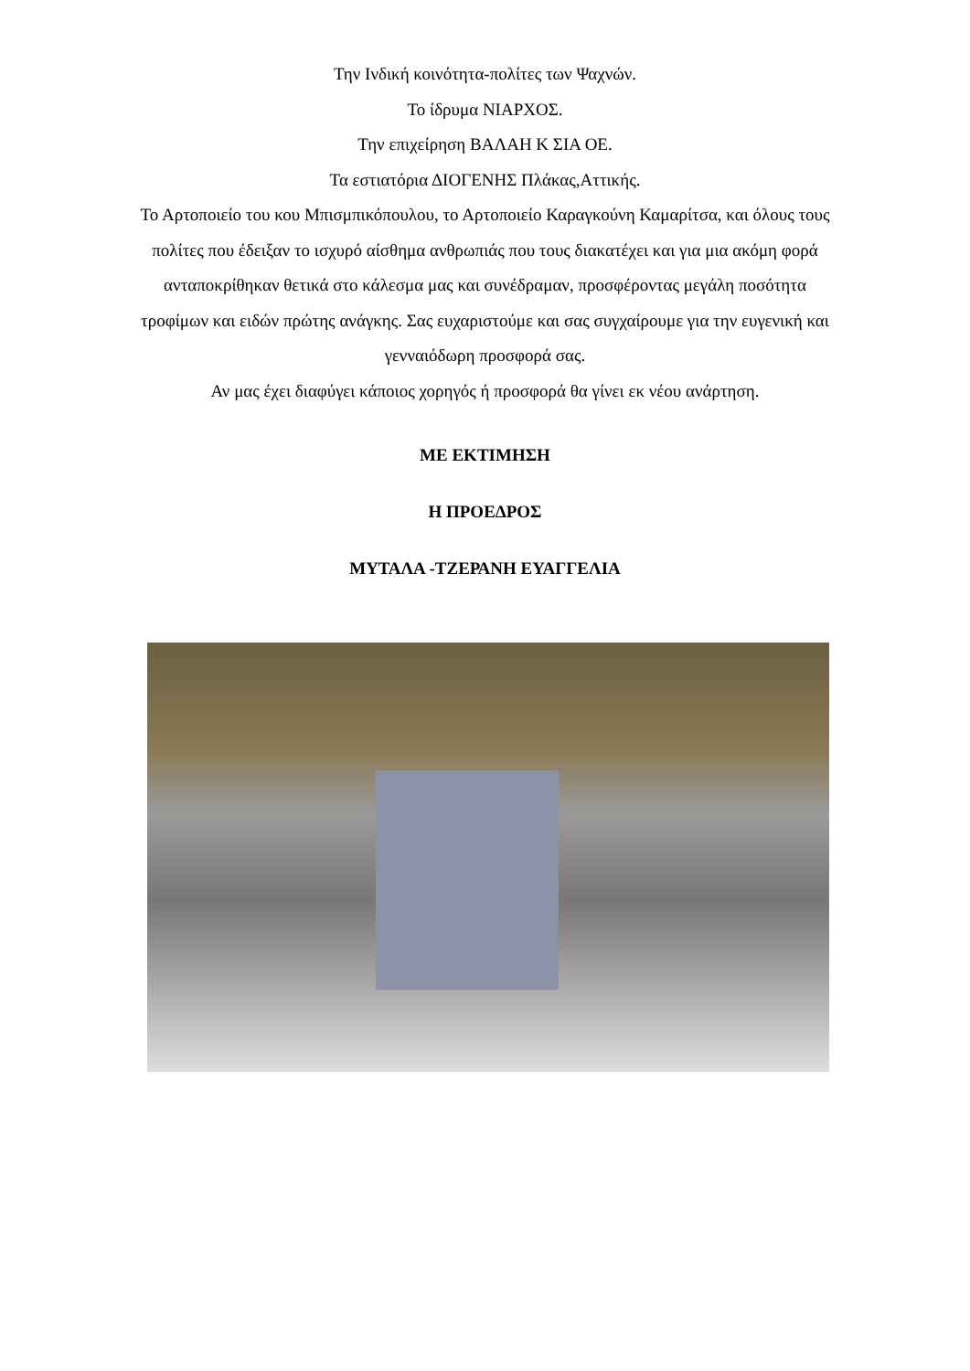Την Ινδική κοινότητα-πολίτες των Ψαχνών.
Το ίδρυμα ΝΙΑΡΧΟΣ.
Την επιχείρηση ΒΑΛΑΗ Κ ΣΙΑ ΟΕ.
Τα εστιατόρια ΔΙΟΓΕΝΗΣ Πλάκας,Αττικής.
Το Αρτοποιείο του κου Μπισμπικόπουλου, το Αρτοποιείο Καραγκούνη Καμαρίτσα, και όλους τους πολίτες που έδειξαν το ισχυρό αίσθημα ανθρωπιάς που τους διακατέχει και για μια ακόμη φορά ανταποκρίθηκαν θετικά στο κάλεσμα μας και συνέδραμαν, προσφέροντας μεγάλη ποσότητα τροφίμων και ειδών πρώτης ανάγκης. Σας ευχαριστούμε και σας συγχαίρουμε για την ευγενική και γενναιόδωρη προσφορά σας.
Αν μας έχει διαφύγει κάποιος χορηγός ή προσφορά θα γίνει εκ νέου ανάρτηση.
ΜΕ ΕΚΤΙΜΗΣΗ
Η ΠΡΟΕΔΡΟΣ
ΜΥΤΑΛΑ -ΤΖΕΡΑΝΗ ΕΥΑΓΓΕΛΙΑ